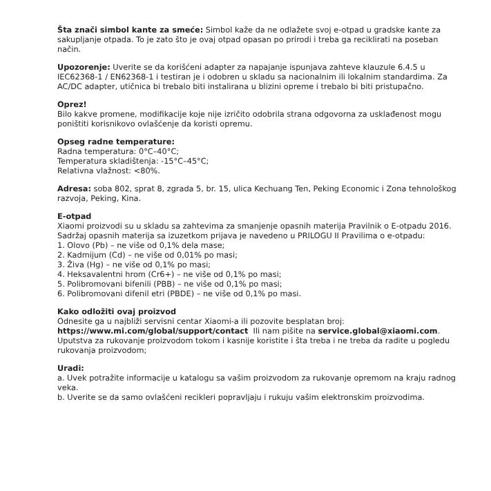Šta znači simbol kante za smeće: Simbol kaže da ne odlažete svoj e-otpad u gradske kante za sakupljanje otpada. To je zato što je ovaj otpad opasan po prirodi i treba ga reciklirati na poseban način.
Upozorenje: Uverite se da korišćeni adapter za napajanje ispunjava zahteve klauzule 6.4.5 u IEC62368-1 / EN62368-1 i testiran je i odobren u skladu sa nacionalnim ili lokalnim standardima. Za AC/DC adapter, utičnica bi trebalo biti instalirana u blizini opreme i trebalo bi biti pristupačno.
Oprez!
Bilo kakve promene, modifikacije koje nije izričito odobrila strana odgovorna za usklađenost mogu poništiti korisnikovo ovlašćenje da koristi opremu.
Opseg radne temperature:
Radna temperatura: 0°C–40°C;
Temperatura skladištenja: -15°C–45°C;
Relativna vlažnost: <80%.
Adresa: soba 802, sprat 8, zgrada 5, br. 15, ulica Kechuang Ten, Peking Economic i Zona tehnološkog razvoja, Peking, Kina.
E-otpad
Xiaomi proizvodi su u skladu sa zahtevima za smanjenje opasnih materija Pravilnik o E-otpadu 2016. Sadržaj opasnih materija sa izuzetkom prijava je navedeno u PRILOGU II Pravilima o e-otpadu:
1. Olovo (Pb) – ne više od 0,1% dela mase;
2. Kadmijum (Cd) – ne više od 0,01% po masi;
3. Živa (Hg) – ne više od 0,1% po masi;
4. Heksavalentni hrom (Cr6+) – ne više od 0,1% po masi;
5. Polibromovani bifenili (PBB) – ne više od 0,1% po masi;
6. Polibromovani difenil etri (PBDE) – ne više od 0,1% po masi.
Kako odložiti ovaj proizvod
Odnesite ga u najbliži servisni centar Xiaomi-a ili pozovite besplatan broj:
https://www.mi.com/global/support/contact Ili nam pišite na service.global@xiaomi.com. Uputstva za rukovanje proizvodom tokom i kasnije koristite i šta treba i ne treba da radite u pogledu rukovanja proizvodom;
Uradi:
a. Uvek potražite informacije u katalogu sa vašim proizvodom za rukovanje opremom na kraju radnog veka.
b. Uverite se da samo ovlašćeni recikleri popravljaju i rukuju vašim elektronskim proizvodima.